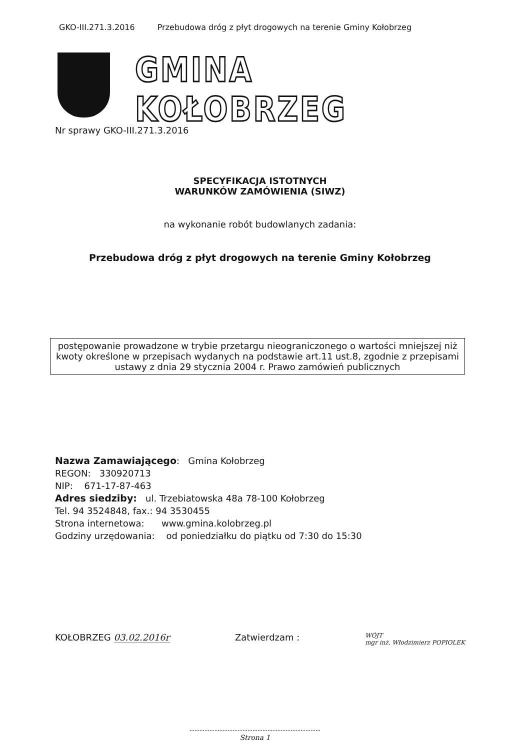GKO-III.271.3.2016 Przebudowa dróg z płyt drogowych na terenie Gminy Kołobrzeg
GMINA KOŁOBRZEG
Nr sprawy GKO-III.271.3.2016
SPECYFIKACJA ISTOTNYCH
WARUNKÓW ZAMÓWIENIA (SIWZ)
na wykonanie robót budowlanych zadania:
Przebudowa dróg z płyt drogowych na terenie Gminy Kołobrzeg
postępowanie prowadzone w trybie przetargu nieograniczonego o wartości mniejszej niż kwoty określone w przepisach wydanych na podstawie art.11 ust.8, zgodnie z przepisami ustawy z dnia 29 stycznia 2004 r. Prawo zamówień publicznych
Nazwa Zamawiającego: Gmina Kołobrzeg
REGON: 330920713
NIP: 671-17-87-463
Adres siedziby: ul. Trzebiatowska 48a 78-100 Kołobrzeg
Tel. 94 3524848, fax.: 94 3530455
Strona internetowa: www.gmina.kolobrzeg.pl
Godziny urzędowania: od poniedziałku do piątku od 7:30 do 15:30
KOŁOBRZEG 03.02.2016r Zatwierdzam : WÓJT
mgr inż. Włodzimierz POPIOLEK
Strona 1